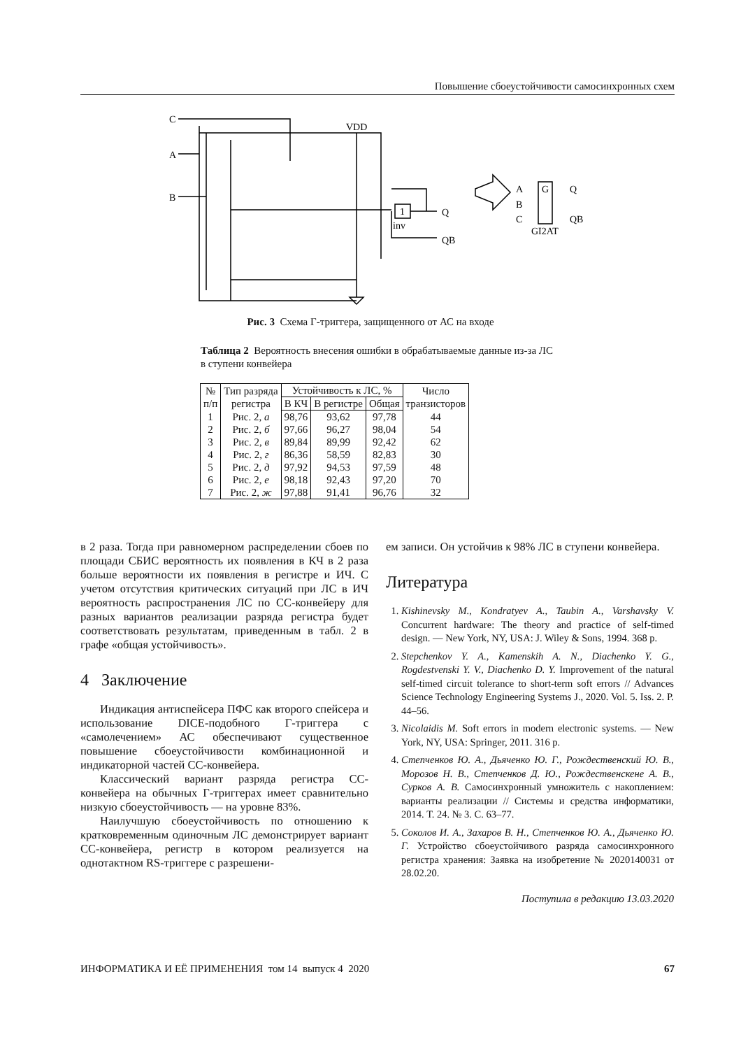Повышение сбоеустойчивости самосинхронных схем
C
A
B
VDD
Q
QB
inv
1
A
B
C
Q
QB
G
GI2AT
Рис. 3 Схема Г-триггера, защищенного от АС на входе
Таблица 2 Вероятность внесения ошибки в обрабатываемые данные из-за ЛС в ступени конвейера
| № п/п | Тип разряда регистра | Устойчивость к ЛС, % | | | Число транзисторов |
| --- | --- | --- | --- | --- | --- |
| | | В КЧ | В регистре | Общая | |
| 1 | Рис. 2, а | 98,76 | 93,62 | 97,78 | 44 |
| 2 | Рис. 2, б | 97,66 | 96,27 | 98,04 | 54 |
| 3 | Рис. 2, в | 89,84 | 89,99 | 92,42 | 62 |
| 4 | Рис. 2, г | 86,36 | 58,59 | 82,83 | 30 |
| 5 | Рис. 2, д | 97,92 | 94,53 | 97,59 | 48 |
| 6 | Рис. 2, е | 98,18 | 92,43 | 97,20 | 70 |
| 7 | Рис. 2, ж | 97,88 | 91,41 | 96,76 | 32 |
в 2 раза. Тогда при равномерном распределении сбоев по площади СБИС вероятность их появления в КЧ в 2 раза больше вероятности их появления в регистре и ИЧ. С учетом отсутствия критических ситуаций при ЛС в ИЧ вероятность распространения ЛС по СС-конвейеру для разных вариантов реализации разряда регистра будет соответствовать результатам, приведенным в табл. 2 в графе «общая устойчивость».
4 Заключение
Индикация антиспейсера ПФС как второго спейсера и использование DICE-подобного Г-триггера с «самолечением» АС обеспечивают существенное повышение сбоеустойчивости комбинационной и индикаторной частей СС-конвейера.
Классический вариант разряда регистра СС-конвейера на обычных Г-триггерах имеет сравнительно низкую сбоеустойчивость — на уровне 83%.
Наилучшую сбоеустойчивость по отношению к кратковременным одиночным ЛС демонстрирует вариант СС-конвейера, регистр в котором реализуется на однотактном RS-триггере с разрешени-
ем записи. Он устойчив к 98% ЛС в ступени конвейера.
Литература
1. Kishinevsky M., Kondratyev A., Taubin A., Varshavsky V. Concurrent hardware: The theory and practice of self-timed design. — New York, NY, USA: J. Wiley & Sons, 1994. 368 p.
2. Stepchenkov Y. A., Kamenskih A. N., Diachenko Y. G., Rogdestvenski Y. V., Diachenko D. Y. Improvement of the natural self-timed circuit tolerance to short-term soft errors // Advances Science Technology Engineering Systems J., 2020. Vol. 5. Iss. 2. P. 44–56.
3. Nicolaidis M. Soft errors in modern electronic systems. — New York, NY, USA: Springer, 2011. 316 p.
4. Степченков Ю. А., Дьяченко Ю. Г., Рождественский Ю. В., Морозов Н. В., Степченков Д. Ю., Рождественскене А. В., Сурков А. В. Самосинхронный умножитель с накоплением: варианты реализации // Системы и средства информатики, 2014. Т. 24. № 3. С. 63–77.
5. Соколов И. А., Захаров В. Н., Степченков Ю. А., Дьяченко Ю. Г. Устройство сбоеустойчивого разряда самосинхронного регистра хранения: Заявка на изобретение № 2020140031 от 28.02.20.
Поступила в редакцию 13.03.2020
ИНФОРМАТИКА И ЕЁ ПРИМЕНЕНИЯ том 14 выпуск 4 2020 67